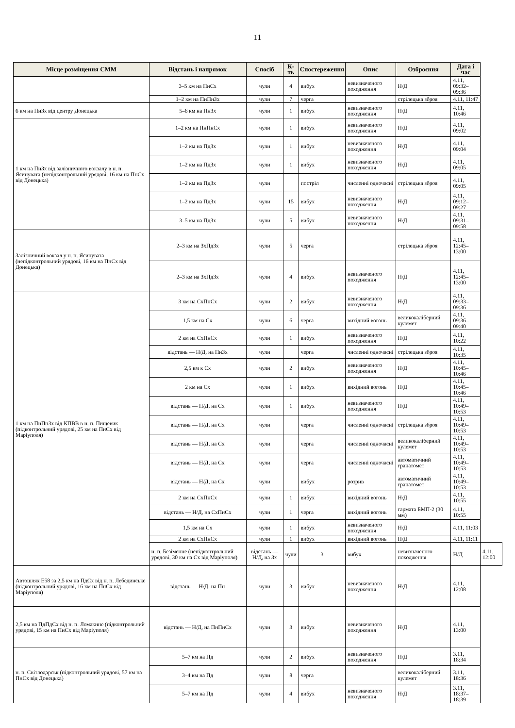11
| Місце розміщення СММ | Відстань і напрямок | Спосіб | К-ть | Спостереження | Опис | Озброєння | Дата і час | |
| --- | --- | --- | --- | --- | --- | --- | --- | --- |
| | 3–5 км на ПнСх | чули | 4 | вибух | невизначеного походження | Н/Д | 4.11, 09:32–09:36 | |
| | 1–2 км на ПнПнЗх | чули | 7 | черга | | стрілецька зброя | 4.11, 11:47 | |
| 6 км на ПнЗх від центру Донецька | 5–6 км на ПнЗх | чули | 1 | вибух | невизначеного походження | Н/Д | 4.11, 10:46 | |
| 1 км на ПнЗх від залізничного вокзалу в н. п. Ясинувата (непідконтрольний урядові, 16 км на ПнСх від Донецька) | 1–2 км на ПнПнСх | чули | 1 | вибух | невизначеного походження | Н/Д | 4.11, 09:02 | |
| | 1–2 км на ПдЗх | чули | 1 | вибух | невизначеного походження | Н/Д | 4.11, 09:04 | |
| | 1–2 км на ПдЗх | чули | 1 | вибух | невизначеного походження | Н/Д | 4.11, 09:05 | |
| | 1–2 км на ПдЗх | чули | | постріл | численні одночасні | стрілецька зброя | 4.11, 09:05 | |
| | 1–2 км на ПдЗх | чули | 15 | вибух | невизначеного походження | Н/Д | 4.11, 09:12–09:27 | |
| | 3–5 км на ПдЗх | чули | 5 | вибух | невизначеного походження | Н/Д | 4.11, 09:31–09:58 | |
| Залізничний вокзал у н. п. Ясинувата (непідконтрольний урядові, 16 км на ПнСх від Донецька) | 2–3 км на ЗхПдЗх | чули | 5 | черга | | стрілецька зброя | 4.11, 12:45–13:00 | |
| | 2–3 км на ЗхПдЗх | чули | 4 | вибух | невизначеного походження | Н/Д | 4.11, 12:45–13:00 | |
| 1 км на ПнПнЗх від КПВВ в н. п. Пищевик (підконтрольний урядові, 25 км на ПнСх від Маріуполя) | 3 км на СхПнСх | чули | 2 | вибух | невизначеного походження | Н/Д | 4.11, 09:33–09:36 | |
| | 1,5 км на Сх | чули | 6 | черга | вихідний вогонь | великокаліберний кулемет | 4.11, 09:36–09:40 | |
| | 2 км на СхПнСх | чули | 1 | вибух | невизначеного походження | Н/Д | 4.11, 10:22 | |
| | відстань — Н/Д, на ПнЗх | чули | | черга | численні одночасні | стрілецька зброя | 4.11, 10:35 | |
| | 2,5 км к Сх | чули | 2 | вибух | невизначеного походження | Н/Д | 4.11, 10:45–10:46 | |
| | 2 км на Сх | чули | 1 | вибух | вихідний вогонь | Н/Д | 4.11, 10:45–10:46 | |
| | відстань — Н/Д, на Сх | чули | 1 | вибух | невизначеного походження | Н/Д | 4.11, 10:49–10:53 | |
| | відстань — Н/Д, на Сх | чули | | черга | численні одночасні | стрілецька зброя | 4.11, 10:49–10:53 | |
| | відстань — Н/Д, на Сх | чули | | черга | численні одночасні | великокаліберний кулемет | 4.11, 10:49–10:53 | |
| | відстань — Н/Д, на Сх | чули | | черга | численні одночасні | автоматичний гранатомет | 4.11, 10:49–10:53 | |
| | відстань — Н/Д, на Сх | чули | | вибух | розрив | автоматичний гранатомет | 4.11, 10:49–10:53 | |
| | 2 км на СхПнСх | чули | 1 | вибух | вихідний вогонь | Н/Д | 4.11, 10:55 | |
| | відстань — Н/Д, на СхПнСх | чули | 1 | черга | вихідний вогонь | гармата БМП-2 (30 мм) | 4.11, 10:55 | |
| | 1,5 км на Сх | чули | 1 | вибух | невизначеного походження | Н/Д | 4.11, 11:03 | |
| | 2 км на СхПнСх | чули | 1 | вибух | вихідний вогонь | Н/Д | 4.11, 11:11 | |
| | н. п. Безіменне (непідконтрольний урядові, 30 км на Сх від Маріуполя) | відстань — Н/Д, на Зх | чули | 3 | вибух | невизначеного походження | Н/Д | 4.11, 12:00 |
| Автошлях Е58 за 2,5 км на ПдСх від н. п. Лебединське (підконтрольний урядові, 16 км на ПнСх від Маріуполя) | відстань — Н/Д, на Пн | чули | 3 | вибух | невизначеного походження | Н/Д | 4.11, 12:08 | |
| 2,5 км на ПдПдСх від н. п. Ломакине (підконтрольний урядові, 15 км на ПнСх від Маріуполя) | відстань — Н/Д, на ПнПнСх | чули | 3 | вибух | невизначеного походження | Н/Д | 4.11, 13:00 | |
| н. п. Світлодарськ (підконтрольний урядові, 57 км на ПнСх від Донецька) | 5–7 км на Пд | чули | 2 | вибух | невизначеного походження | Н/Д | 3.11, 18:34 | |
| | 3–4 км на Пд | чули | 8 | черга | | великокаліберний кулемет | 3.11, 18:36 | |
| | 5–7 км на Пд | чули | 4 | вибух | невизначеного походження | Н/Д | 3.11, 18:37–18:39 | |